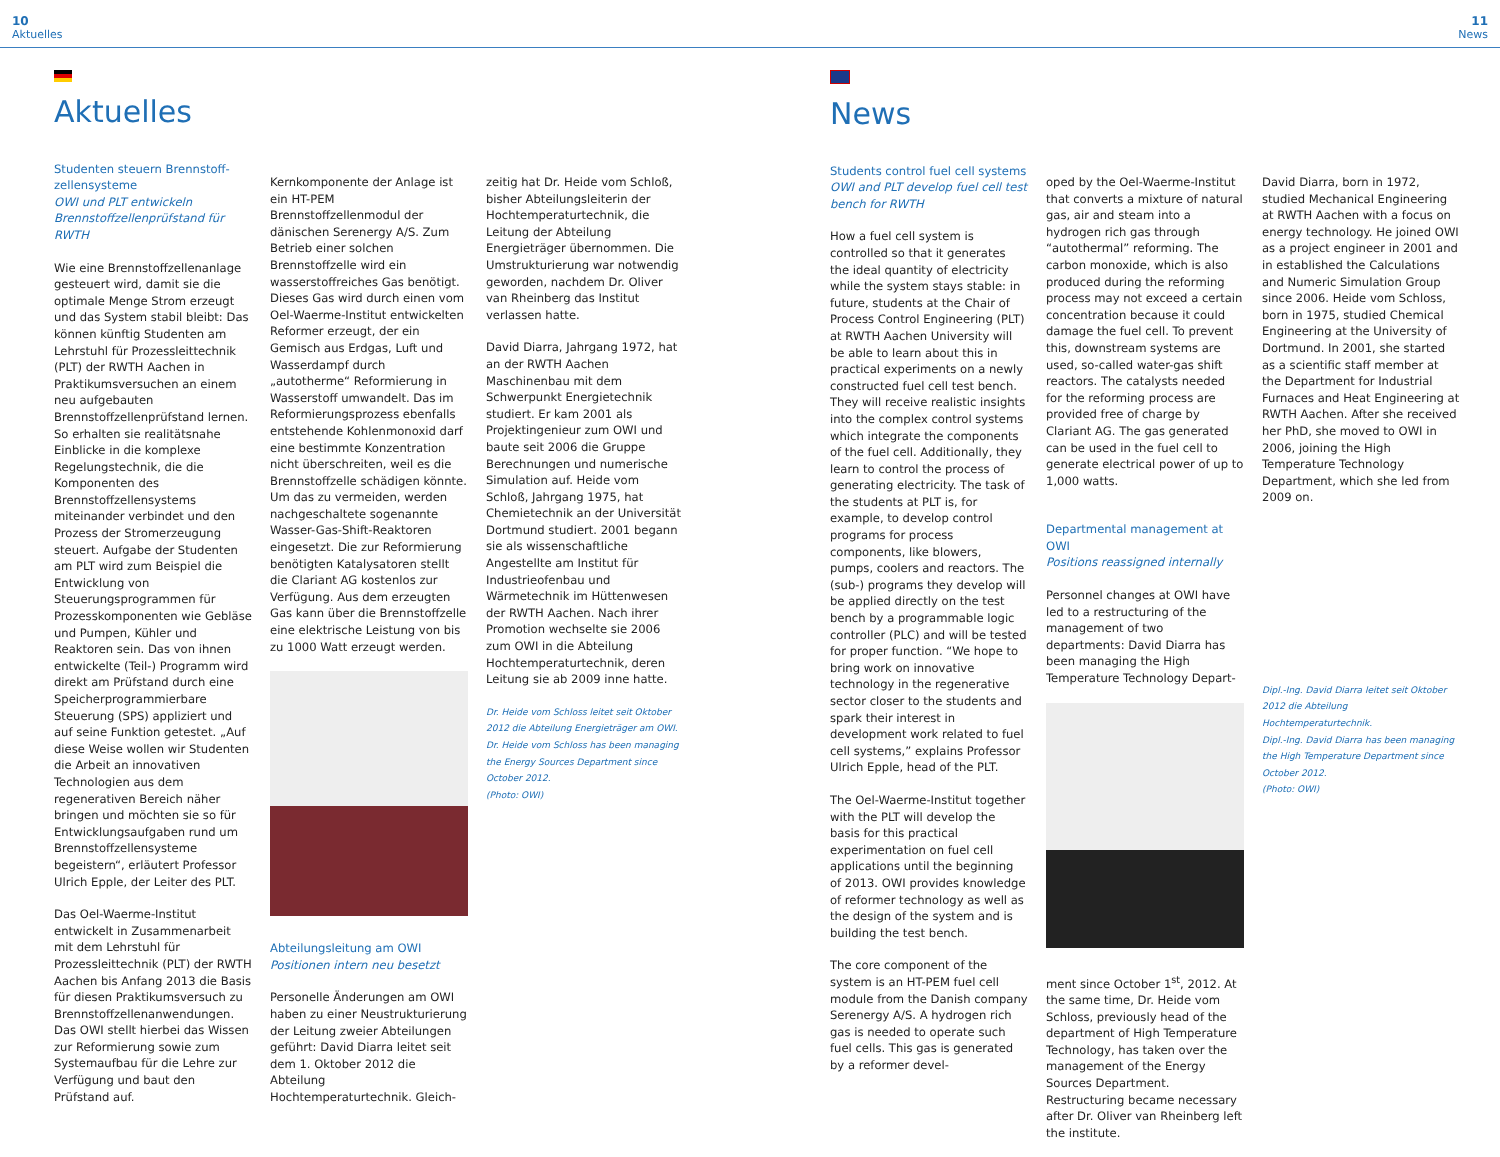10
Aktuelles
11
News
Aktuelles
Studenten steuern Brennstoff­zellensysteme
OWI und PLT entwickeln Brennstoff­zellenprüfstand für RWTH
Wie eine Brennstoffzellenanlage gesteuert wird, damit sie die optimale Menge Strom erzeugt und das System stabil bleibt: Das können künftig Studenten am Lehrstuhl für Prozessleittechnik (PLT) der RWTH Aachen in Praktikumsversuchen an einem neu aufgebauten Brennstoffzellenprüfstand lernen. So erhalten sie realitätsnahe Einblicke in die komplexe Regelungstechnik, die die Komponenten des Brennstoffzellensystems miteinander verbindet und den Prozess der Stromerzeugung steuert. Aufgabe der Studenten am PLT wird zum Beispiel die Entwicklung von Steuerungsprogrammen für Prozesskomponenten wie Gebläse und Pumpen, Kühler und Reaktoren sein. Das von ihnen entwickelte (Teil-) Programm wird direkt am Prüfstand durch eine Speicherprogrammierbare Steuerung (SPS) appliziert und auf seine Funktion getestet. „Auf diese Weise wollen wir Studenten die Arbeit an innovativen Technologien aus dem regenerativen Bereich näher bringen und möchten sie so für Entwicklungsaufgaben rund um Brennstoffzellensysteme begeistern“, erläutert Professor Ulrich Epple, der Leiter des PLT.
Das Oel-Waerme-Institut entwickelt in Zusammenarbeit mit dem Lehrstuhl für Prozessleittechnik (PLT) der RWTH Aachen bis Anfang 2013 die Basis für diesen Praktikumsversuch zu Brennstoffzellenanwendungen. Das OWI stellt hierbei das Wissen zur Reformierung sowie zum Systemaufbau für die Lehre zur Verfügung und baut den Prüfstand auf.
Kernkomponente der Anlage ist ein HT-PEM Brennstoffzellenmodul der dänischen Serenergy A/S. Zum Betrieb einer solchen Brennstoffzelle wird ein wasserstoffreiches Gas benötigt. Dieses Gas wird durch einen vom Oel-Waerme-Institut entwickelten Reformer erzeugt, der ein Gemisch aus Erdgas, Luft und Wasserdampf durch „autotherme“ Reformierung in Wasserstoff umwandelt. Das im Reformierungsprozess ebenfalls entstehende Kohlenmonoxid darf eine bestimmte Konzentration nicht überschreiten, weil es die Brennstoffzelle schädigen könnte. Um das zu vermeiden, werden nachgeschaltete sogenannte Wasser-Gas-Shift-Reaktoren eingesetzt. Die zur Reformierung benötigten Katalysatoren stellt die Clariant AG kostenlos zur Verfügung. Aus dem erzeugten Gas kann über die Brennstoffzelle eine elektrische Leistung von bis zu 1000 Watt erzeugt werden.
Abteilungsleitung am OWI
Positionen intern neu besetzt
Personelle Änderungen am OWI haben zu einer Neustrukturierung der Leitung zweier Abteilungen geführt: David Diarra leitet seit dem 1. Oktober 2012 die Abteilung Hochtemperaturtechnik. Gleich-
zeitig hat Dr. Heide vom Schloß, bisher Abteilungsleiterin der Hochtemperaturtechnik, die Leitung der Abteilung Energieträger übernommen. Die Umstrukturierung war notwendig geworden, nachdem Dr. Oliver van Rheinberg das Institut verlassen hatte.
David Diarra, Jahrgang 1972, hat an der RWTH Aachen Maschinenbau mit dem Schwerpunkt Energietechnik studiert. Er kam 2001 als Projektingenieur zum OWI und baute seit 2006 die Gruppe Berechnungen und numerische Simulation auf. Heide vom Schloß, Jahrgang 1975, hat Chemietechnik an der Universität Dortmund studiert. 2001 begann sie als wissenschaftliche Angestellte am Institut für Industrieofenbau und Wärmetechnik im Hüttenwesen der RWTH Aachen. Nach ihrer Promotion wechselte sie 2006 zum OWI in die Abteilung Hochtemperaturtechnik, deren Leitung sie ab 2009 inne hatte.
Dr. Heide vom Schloss leitet seit Oktober 2012 die Abteilung Energieträger am OWI.
Dr. Heide vom Schloss has been managing the Energy Sources Department since October 2012.
(Photo: OWI)
News
Students control fuel cell systems
OWI and PLT develop fuel cell test bench for RWTH
How a fuel cell system is controlled so that it generates the ideal quantity of electricity while the system stays stable: in future, students at the Chair of Process Control Engineering (PLT) at RWTH Aachen University will be able to learn about this in practical experiments on a newly constructed fuel cell test bench. They will receive realistic insights into the complex control systems which integrate the components of the fuel cell. Additionally, they learn to control the process of generating electricity. The task of the students at PLT is, for example, to develop control programs for process components, like blowers, pumps, coolers and reactors. The (sub-) programs they develop will be applied directly on the test bench by a programmable logic controller (PLC) and will be tested for proper function. “We hope to bring work on innovative technology in the regenerative sector closer to the students and spark their interest in development work related to fuel cell systems,” explains Professor Ulrich Epple, head of the PLT.
The Oel-Waerme-Institut together with the PLT will develop the basis for this practical experimentation on fuel cell applications until the beginning of 2013. OWI provides knowledge of reformer technology as well as the design of the system and is building the test bench.
The core component of the system is an HT-PEM fuel cell module from the Danish company Serenergy A/S. A hydrogen rich gas is needed to operate such fuel cells. This gas is generated by a reformer devel-
oped by the Oel-Waerme-Institut that converts a mixture of natural gas, air and steam into a hydrogen rich gas through “autothermal” reforming. The carbon monoxide, which is also produced during the reforming process may not exceed a certain concentration because it could damage the fuel cell. To prevent this, downstream systems are used, so-called water-gas shift reactors. The catalysts needed for the reforming process are provided free of charge by Clariant AG. The gas generated can be used in the fuel cell to generate electrical power of up to 1,000 watts.
Departmental management at OWI
Positions reassigned internally
Personnel changes at OWI have led to a restructuring of the management of two departments: David Diarra has been managing the High Temperature Technology Depart-
ment since October 1<sup>st</sup>, 2012. At the same time, Dr. Heide vom Schloss, previously head of the department of High Temperature Technology, has taken over the management of the Energy Sources Department. Restructuring became necessary after Dr. Oliver van Rheinberg left the institute.
David Diarra, born in 1972, studied Mechanical Engineering at RWTH Aachen with a focus on energy technology. He joined OWI as a project engineer in 2001 and in established the Calculations and Numeric Simulation Group since 2006. Heide vom Schloss, born in 1975, studied Chemical Engineering at the University of Dortmund. In 2001, she started as a scientific staff member at the Department for Industrial Furnaces and Heat Engineering at RWTH Aachen. After she received her PhD, she moved to OWI in 2006, joining the High Temperature Technology Department, which she led from 2009 on.
Dipl.-Ing. David Diarra leitet seit Oktober 2012 die Abteilung Hochtemperaturtechnik.
Dipl.-Ing. David Diarra has been managing the High Temperature Department since October 2012.
(Photo: OWI)